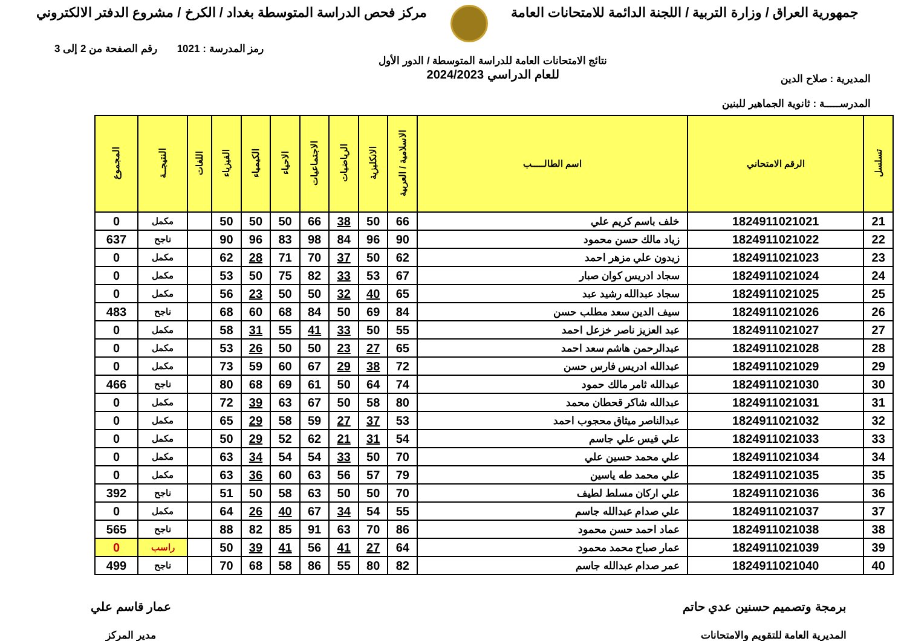جمهورية العراق / وزارة التربية / اللجنة الدائمة للامتحانات العامة
مركز فحص الدراسة المتوسطة بغداد / الكرخ / مشروع الدفتر الالكتروني
المديرية : صلاح الدين
المدرســـــة : ثانوية الجماهير للبنين
نتائج الامتحانات العامة للدراسة المتوسطة / الدور الأول
للعام الدراسي 2024/2023
رمز المدرسة : 1021 رقم الصفحة من 2 إلى 3
| تسلسل | الرقم الامتحاني | اسم الطالـــــب | الاسلامية / العربية | الانكليزية | الرياضيات | الاجتماعيات | الاحياء | الكيمياء | الفيزياء | اللغات | النتيجــة | المجموع |
| --- | --- | --- | --- | --- | --- | --- | --- | --- | --- | --- | --- | --- |
| 21 | 1824911021021 | خلف باسم كريم علي | 66 | 50 | 38 | 66 | 50 | 50 | 50 | | مكمل | 0 |
| 22 | 1824911021022 | زياد مالك حسن محمود | 90 | 96 | 84 | 98 | 83 | 96 | 90 | | ناجح | 637 |
| 23 | 1824911021023 | زيدون علي مزهر احمد | 62 | 50 | 37 | 70 | 71 | 28 | 62 | | مكمل | 0 |
| 24 | 1824911021024 | سجاد ادريس كوان صبار | 67 | 53 | 33 | 82 | 75 | 50 | 53 | | مكمل | 0 |
| 25 | 1824911021025 | سجاد عبدالله رشيد عبد | 65 | 40 | 32 | 50 | 50 | 23 | 56 | | مكمل | 0 |
| 26 | 1824911021026 | سيف الدين سعد مطلب حسن | 84 | 69 | 50 | 84 | 68 | 60 | 68 | | ناجح | 483 |
| 27 | 1824911021027 | عبد العزيز ناصر خزعل احمد | 55 | 50 | 33 | 41 | 55 | 31 | 58 | | مكمل | 0 |
| 28 | 1824911021028 | عبدالرحمن هاشم سعد احمد | 65 | 27 | 23 | 50 | 50 | 26 | 53 | | مكمل | 0 |
| 29 | 1824911021029 | عبدالله ادريس فارس حسن | 72 | 38 | 29 | 67 | 60 | 59 | 73 | | مكمل | 0 |
| 30 | 1824911021030 | عبدالله ثامر مالك حمود | 74 | 64 | 50 | 61 | 69 | 68 | 80 | | ناجح | 466 |
| 31 | 1824911021031 | عبدالله شاكر قحطان محمد | 80 | 58 | 50 | 67 | 63 | 39 | 72 | | مكمل | 0 |
| 32 | 1824911021032 | عبدالناصر ميثاق محجوب احمد | 53 | 37 | 27 | 59 | 58 | 29 | 65 | | مكمل | 0 |
| 33 | 1824911021033 | علي قيس علي جاسم | 54 | 31 | 21 | 62 | 52 | 29 | 50 | | مكمل | 0 |
| 34 | 1824911021034 | علي محمد حسين علي | 70 | 50 | 33 | 54 | 54 | 34 | 63 | | مكمل | 0 |
| 35 | 1824911021035 | علي محمد طه ياسين | 79 | 57 | 56 | 63 | 60 | 36 | 63 | | مكمل | 0 |
| 36 | 1824911021036 | علي اركان مسلط لطيف | 70 | 50 | 50 | 63 | 58 | 50 | 51 | | ناجح | 392 |
| 37 | 1824911021037 | علي صدام عبدالله جاسم | 55 | 54 | 34 | 67 | 40 | 26 | 64 | | مكمل | 0 |
| 38 | 1824911021038 | عماد احمد حسن محمود | 86 | 70 | 63 | 91 | 85 | 82 | 88 | | ناجح | 565 |
| 39 | 1824911021039 | عمار صباح محمد محمود | 64 | 27 | 41 | 56 | 41 | 39 | 50 | | راسب | 0 |
| 40 | 1824911021040 | عمر صدام عبدالله جاسم | 82 | 80 | 55 | 86 | 58 | 68 | 70 | | ناجح | 499 |
برمجة وتصميم حسنين عدي حاتم
المديرية العامة للتقويم والامتحانات
عمار قاسم علي
مدير المركز